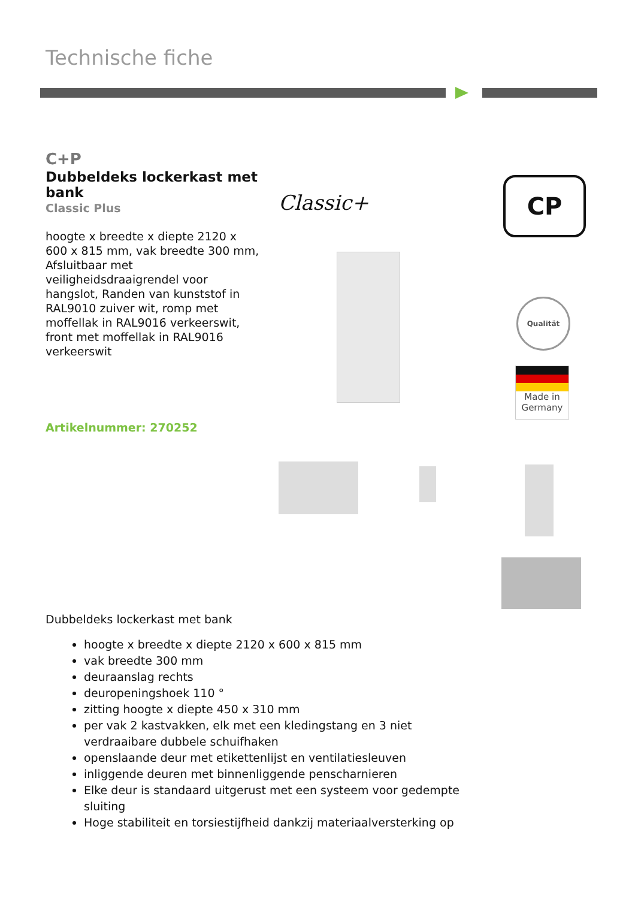Technische fiche
C+P
Dubbeldeks lockerkast met bank
Classic Plus
hoogte x breedte x diepte 2120 x 600 x 815 mm, vak breedte 300 mm, Afsluitbaar met veiligheidsdraaigrendel voor hangslot, Randen van kunststof in RAL9010 zuiver wit, romp met moffellak in RAL9016 verkeerswit, front met moffellak in RAL9016 verkeerswit
Artikelnummer: 270252
Classic+ CP
Qualität
Made in Germany
Dubbeldeks lockerkast met bank
hoogte x breedte x diepte 2120 x 600 x 815 mm
vak breedte 300 mm
deuraanslag rechts
deuropeningshoek 110 °
zitting hoogte x diepte 450 x 310 mm
per vak 2 kastvakken, elk met een kledingstang en 3 niet verdraaibare dubbele schuifhaken
openslaande deur met etikettenlijst en ventilatiesleuven
inliggende deuren met binnenliggende penscharnieren
Elke deur is standaard uitgerust met een systeem voor gedempte sluiting
Hoge stabiliteit en torsiestijfheid dankzij materiaalversterking op